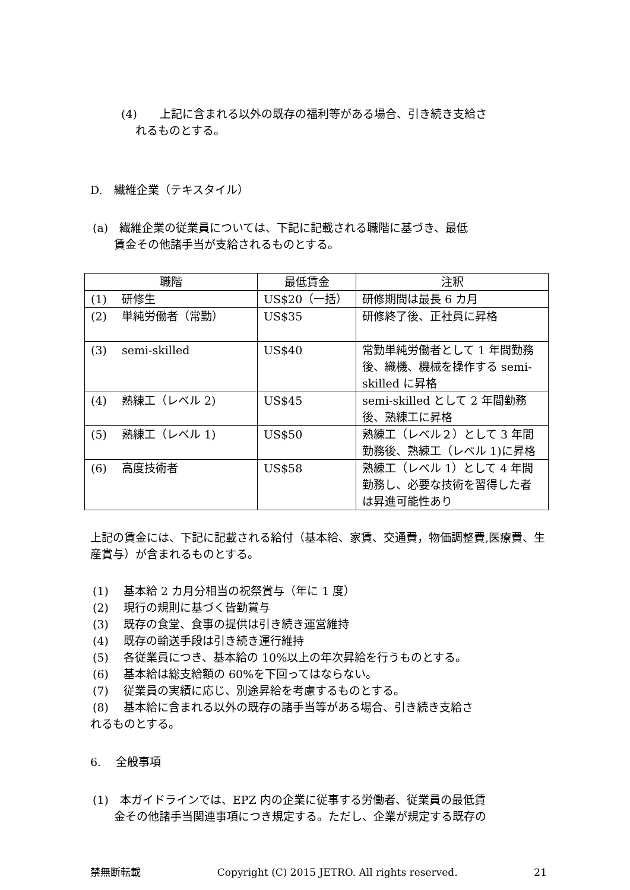(4)　　上記に含まれる以外の既存の福利等がある場合、引き続き支給さ
れるものとする。
D.　繊維企業（テキスタイル）
(a)　繊維企業の従業員については、下記に記載される職階に基づき、最低
賃金その他諸手当が支給されるものとする。
| 職階 | 最低賃金 | 注釈 |
| --- | --- | --- |
| (1) 研修生 | US$20（一括） | 研修期間は最長 6 カ月 |
| (2) 単純労働者（常勤） | US$35 | 研修終了後、正社員に昇格 |
| (3) semi-skilled | US$40 | 常勤単純労働者として 1 年間勤務後、織機、機械を操作する semi-skilled に昇格 |
| (4) 熟練工（レベル 2) | US$45 | semi-skilled として 2 年間勤務後、熟練工に昇格 |
| (5) 熟練工（レベル 1) | US$50 | 熟練工（レベル２）として 3 年間勤務後、熟練工（レベル 1)に昇格 |
| (6) 高度技術者 | US$58 | 熟練工（レベル 1）として 4 年間勤務し、必要な技術を習得した者は昇進可能性あり |
上記の賃金には、下記に記載される給付（基本給、家賃、交通費，物価調整費,医療費、生産賞与）が含まれるものとする。
(1)　 基本給 2 カ月分相当の祝祭賞与（年に 1 度）
(2)　 現行の規則に基づく皆勤賞与
(3)　 既存の食堂、食事の提供は引き続き運営維持
(4)　 既存の輸送手段は引き続き運行維持
(5)　 各従業員につき、基本給の 10%以上の年次昇給を行うものとする。
(6)　 基本給は総支給額の 60%を下回ってはならない。
(7)　 従業員の実績に応じ、別途昇給を考慮するものとする。
(8)　 基本給に含まれる以外の既存の諸手当等がある場合、引き続き支給さ
れるものとする。
6.　 全般事項
(1)　本ガイドラインでは、EPZ 内の企業に従事する労働者、従業員の最低賃
金その他諸手当関連事項につき規定する。ただし、企業が規定する既存の
禁無断転載 Copyright (C) 2015 JETRO. All rights reserved. 21